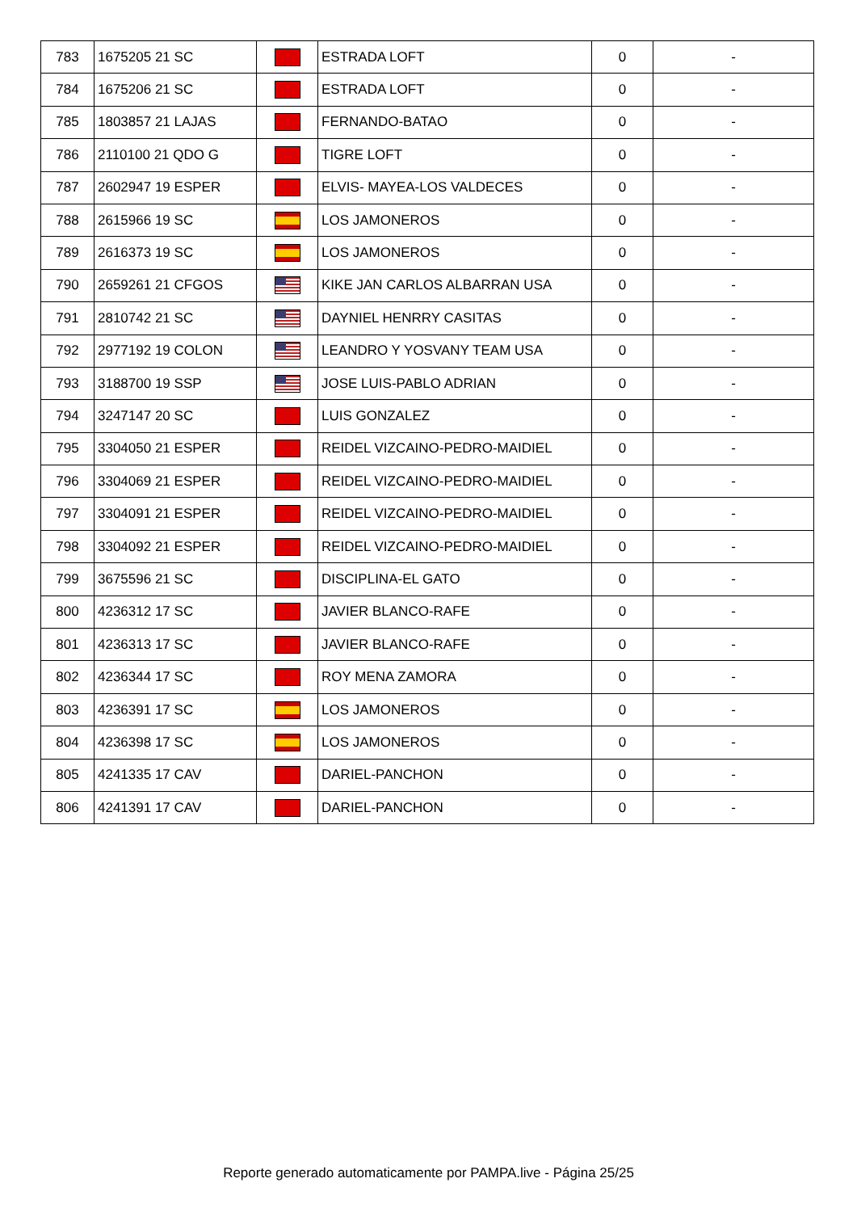| 783 | 1675205 21 SC | | ESTRADA LOFT | 0 | - |
| 784 | 1675206 21 SC | | ESTRADA LOFT | 0 | - |
| 785 | 1803857 21 LAJAS | | FERNANDO-BATAO | 0 | - |
| 786 | 2110100 21 QDO G | | TIGRE LOFT | 0 | - |
| 787 | 2602947 19 ESPER | | ELVIS- MAYEA-LOS VALDECES | 0 | - |
| 788 | 2615966 19 SC | | LOS JAMONEROS | 0 | - |
| 789 | 2616373 19 SC | | LOS JAMONEROS | 0 | - |
| 790 | 2659261 21 CFGOS | | KIKE JAN CARLOS ALBARRAN USA | 0 | - |
| 791 | 2810742 21 SC | | DAYNIEL HENRRY CASITAS | 0 | - |
| 792 | 2977192 19 COLON | | LEANDRO Y YOSVANY TEAM USA | 0 | - |
| 793 | 3188700 19 SSP | | JOSE LUIS-PABLO ADRIAN | 0 | - |
| 794 | 3247147 20 SC | | LUIS GONZALEZ | 0 | - |
| 795 | 3304050 21 ESPER | | REIDEL VIZCAINO-PEDRO-MAIDIEL | 0 | - |
| 796 | 3304069 21 ESPER | | REIDEL VIZCAINO-PEDRO-MAIDIEL | 0 | - |
| 797 | 3304091 21 ESPER | | REIDEL VIZCAINO-PEDRO-MAIDIEL | 0 | - |
| 798 | 3304092 21 ESPER | | REIDEL VIZCAINO-PEDRO-MAIDIEL | 0 | - |
| 799 | 3675596 21 SC | | DISCIPLINA-EL GATO | 0 | - |
| 800 | 4236312 17 SC | | JAVIER BLANCO-RAFE | 0 | - |
| 801 | 4236313 17 SC | | JAVIER BLANCO-RAFE | 0 | - |
| 802 | 4236344 17 SC | | ROY MENA ZAMORA | 0 | - |
| 803 | 4236391 17 SC | | LOS JAMONEROS | 0 | - |
| 804 | 4236398 17 SC | | LOS JAMONEROS | 0 | - |
| 805 | 4241335 17 CAV | | DARIEL-PANCHON | 0 | - |
| 806 | 4241391 17 CAV | | DARIEL-PANCHON | 0 | - |
Reporte generado automaticamente por PAMPA.live - Página 25/25